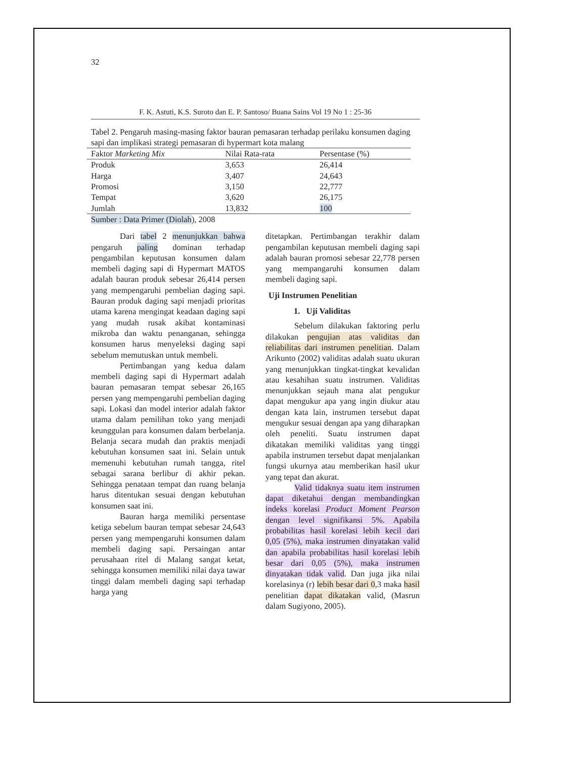32
F. K. Astuti, K.S. Suroto dan E. P. Santoso/ Buana Sains Vol 19 No 1 : 25-36
Tabel 2. Pengaruh masing-masing faktor bauran pemasaran terhadap perilaku konsumen daging sapi dan implikasi strategi pemasaran di hypermart kota malang
| Faktor Marketing Mix | Nilai Rata-rata | Persentase (%) |
| --- | --- | --- |
| Produk | 3,653 | 26,414 |
| Harga | 3,407 | 24,643 |
| Promosi | 3,150 | 22,777 |
| Tempat | 3,620 | 26,175 |
| Jumlah | 13,832 | 100 |
Sumber : Data Primer (Diolah), 2008
Dari tabel 2 menunjukkan bahwa pengaruh paling dominan terhadap pengambilan keputusan konsumen dalam membeli daging sapi di Hypermart MATOS adalah bauran produk sebesar 26,414 persen yang mempengaruhi pembelian daging sapi. Bauran produk daging sapi menjadi prioritas utama karena mengingat keadaan daging sapi yang mudah rusak akibat kontaminasi mikroba dan waktu penanganan, sehingga konsumen harus menyeleksi daging sapi sebelum memutuskan untuk membeli.
Pertimbangan yang kedua dalam membeli daging sapi di Hypermart adalah bauran pemasaran tempat sebesar 26,165 persen yang mempengaruhi pembelian daging sapi. Lokasi dan model interior adalah faktor utama dalam pemilihan toko yang menjadi keunggulan para konsumen dalam berbelanja. Belanja secara mudah dan praktis menjadi kebutuhan konsumen saat ini. Selain untuk memenuhi kebutuhan rumah tangga, ritel sebagai sarana berlibur di akhir pekan. Sehingga penataan tempat dan ruang belanja harus ditentukan sesuai dengan kebutuhan konsumen saat ini.
Bauran harga memiliki persentase ketiga sebelum bauran tempat sebesar 24,643 persen yang mempengaruhi konsumen dalam membeli daging sapi. Persaingan antar perusahaan ritel di Malang sangat ketat, sehingga konsumen memiliki nilai daya tawar tinggi dalam membeli daging sapi terhadap harga yang
ditetapkan. Pertimbangan terakhir dalam pengambilan keputusan membeli daging sapi adalah bauran promosi sebesar 22,778 persen yang mempangaruhi konsumen dalam membeli daging sapi.
Uji Instrumen Penelitian
1. Uji Validitas
Sebelum dilakukan faktoring perlu dilakukan pengujian atas validitas dan reliabilitas dari instrumen penelitian. Dalam Arikunto (2002) validitas adalah suatu ukuran yang menunjukkan tingkat-tingkat kevalidan atau kesahihan suatu instrumen. Validitas menunjukkan sejauh mana alat pengukur dapat mengukur apa yang ingin diukur atau dengan kata lain, instrumen tersebut dapat mengukur sesuai dengan apa yang diharapkan oleh peneliti. Suatu instrumen dapat dikatakan memiliki validitas yang tinggi apabila instrumen tersebut dapat menjalankan fungsi ukurnya atau memberikan hasil ukur yang tepat dan akurat.
Valid tidaknya suatu item instrumen dapat diketahui dengan membandingkan indeks korelasi Product Moment Pearson dengan level signifikansi 5%. Apabila probabilitas hasil korelasi lebih kecil dari 0,05 (5%), maka instrumen dinyatakan valid dan apabila probabilitas hasil korelasi lebih besar dari 0,05 (5%), maka instrumen dinyatakan tidak valid. Dan juga jika nilai korelasinya (r) lebih besar dari 0,3 maka hasil penelitian dapat dikatakan valid, (Masrun dalam Sugiyono, 2005).